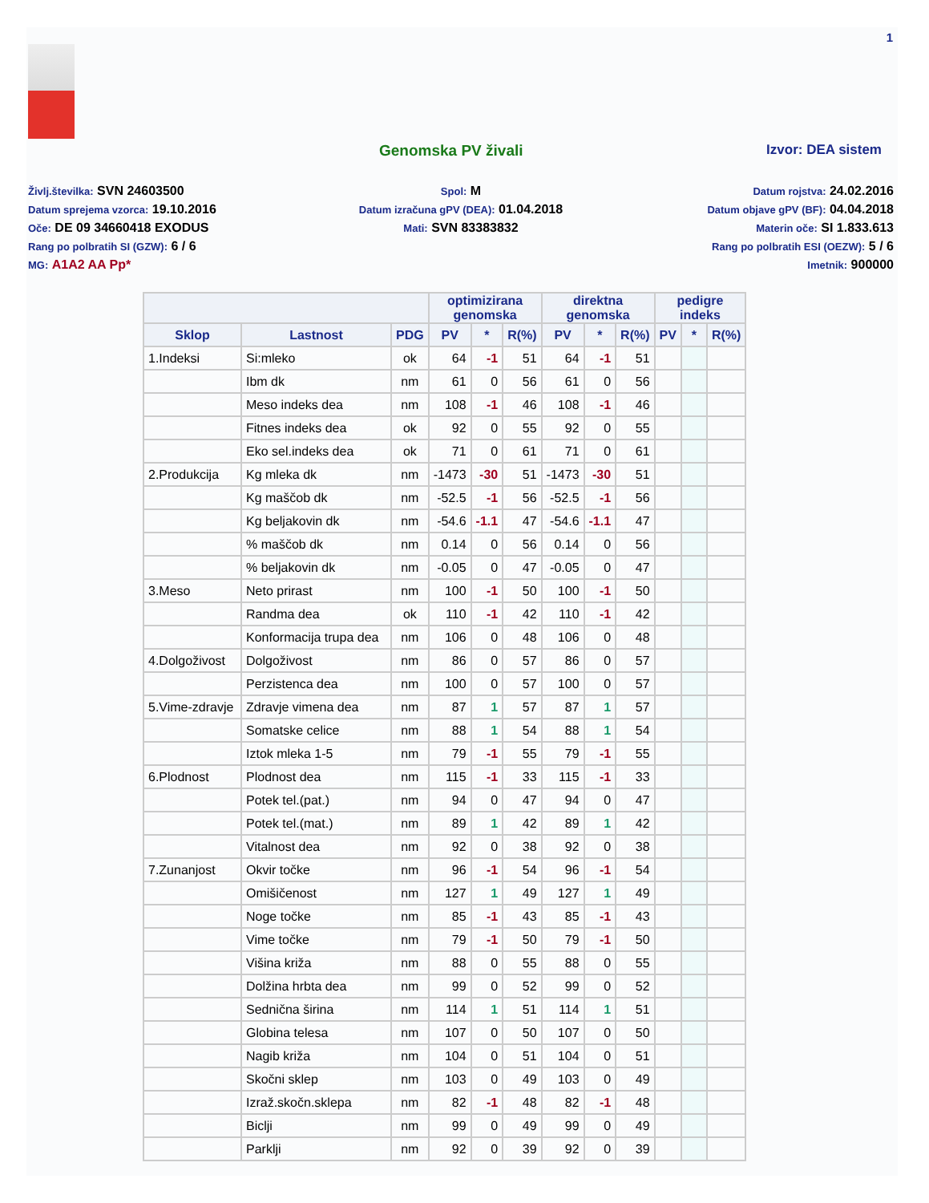1
Genomska PV živali Izvor: DEA sistem
Življ.številka: SVN 24603500
Datum sprejema vzorca: 19.10.2016
Oče: DE 09 34660418 EXODUS
Rang po polbratih SI (GZW): 6 / 6
MG: A1A2 AA Pp*
Spol: M
Datum izračuna gPV (DEA): 01.04.2018
Mati: SVN 83383832
Datum rojstva: 24.02.2016
Datum objave gPV (BF): 04.04.2018
Materin oče: SI 1.833.613
Rang po polbratih ESI (OEZW): 5 / 6
Imetnik: 900000
| | | | optimizirana genomska | | | direktna genomska | | | pedigre indeks | | |
| --- | --- | --- | --- | --- | --- | --- | --- | --- | --- | --- | --- |
| Sklop | Lastnost | PDG | PV | * | R(%) | PV | * | R(%) | PV | * | R(%) |
| 1.Indeksi | Si:mleko | ok | 64 | -1 | 51 | 64 | -1 | 51 | | | |
| | Ibm dk | nm | 61 | 0 | 56 | 61 | 0 | 56 | | | |
| | Meso indeks dea | nm | 108 | -1 | 46 | 108 | -1 | 46 | | | |
| | Fitnes indeks dea | ok | 92 | 0 | 55 | 92 | 0 | 55 | | | |
| | Eko sel.indeks dea | ok | 71 | 0 | 61 | 71 | 0 | 61 | | | |
| 2.Produkcija | Kg mleka dk | nm | -1473 | -30 | 51 | -1473 | -30 | 51 | | | |
| | Kg maščob dk | nm | -52.5 | -1 | 56 | -52.5 | -1 | 56 | | | |
| | Kg beljakovin dk | nm | -54.6 | -1.1 | 47 | -54.6 | -1.1 | 47 | | | |
| | % maščob dk | nm | 0.14 | 0 | 56 | 0.14 | 0 | 56 | | | |
| | % beljakovin dk | nm | -0.05 | 0 | 47 | -0.05 | 0 | 47 | | | |
| 3.Meso | Neto prirast | nm | 100 | -1 | 50 | 100 | -1 | 50 | | | |
| | Randma dea | ok | 110 | -1 | 42 | 110 | -1 | 42 | | | |
| | Konformacija trupa dea | nm | 106 | 0 | 48 | 106 | 0 | 48 | | | |
| 4.Dolgoživost | Dolgoživost | nm | 86 | 0 | 57 | 86 | 0 | 57 | | | |
| | Perzistenca dea | nm | 100 | 0 | 57 | 100 | 0 | 57 | | | |
| 5.Vime-zdravje | Zdravje vimena dea | nm | 87 | 1 | 57 | 87 | 1 | 57 | | | |
| | Somatske celice | nm | 88 | 1 | 54 | 88 | 1 | 54 | | | |
| | Iztok mleka 1-5 | nm | 79 | -1 | 55 | 79 | -1 | 55 | | | |
| 6.Plodnost | Plodnost dea | nm | 115 | -1 | 33 | 115 | -1 | 33 | | | |
| | Potek tel.(pat.) | nm | 94 | 0 | 47 | 94 | 0 | 47 | | | |
| | Potek tel.(mat.) | nm | 89 | 1 | 42 | 89 | 1 | 42 | | | |
| | Vitalnost dea | nm | 92 | 0 | 38 | 92 | 0 | 38 | | | |
| 7.Zunanjost | Okvir točke | nm | 96 | -1 | 54 | 96 | -1 | 54 | | | |
| | Omišičenost | nm | 127 | 1 | 49 | 127 | 1 | 49 | | | |
| | Noge točke | nm | 85 | -1 | 43 | 85 | -1 | 43 | | | |
| | Vime točke | nm | 79 | -1 | 50 | 79 | -1 | 50 | | | |
| | Višina križa | nm | 88 | 0 | 55 | 88 | 0 | 55 | | | |
| | Dolžina hrbta dea | nm | 99 | 0 | 52 | 99 | 0 | 52 | | | |
| | Sednična širina | nm | 114 | 1 | 51 | 114 | 1 | 51 | | | |
| | Globina telesa | nm | 107 | 0 | 50 | 107 | 0 | 50 | | | |
| | Nagib križa | nm | 104 | 0 | 51 | 104 | 0 | 51 | | | |
| | Skočni sklep | nm | 103 | 0 | 49 | 103 | 0 | 49 | | | |
| | Izraž.skočn.sklepa | nm | 82 | -1 | 48 | 82 | -1 | 48 | | | |
| | Biclji | nm | 99 | 0 | 49 | 99 | 0 | 49 | | | |
| | Parklji | nm | 92 | 0 | 39 | 92 | 0 | 39 | | | |